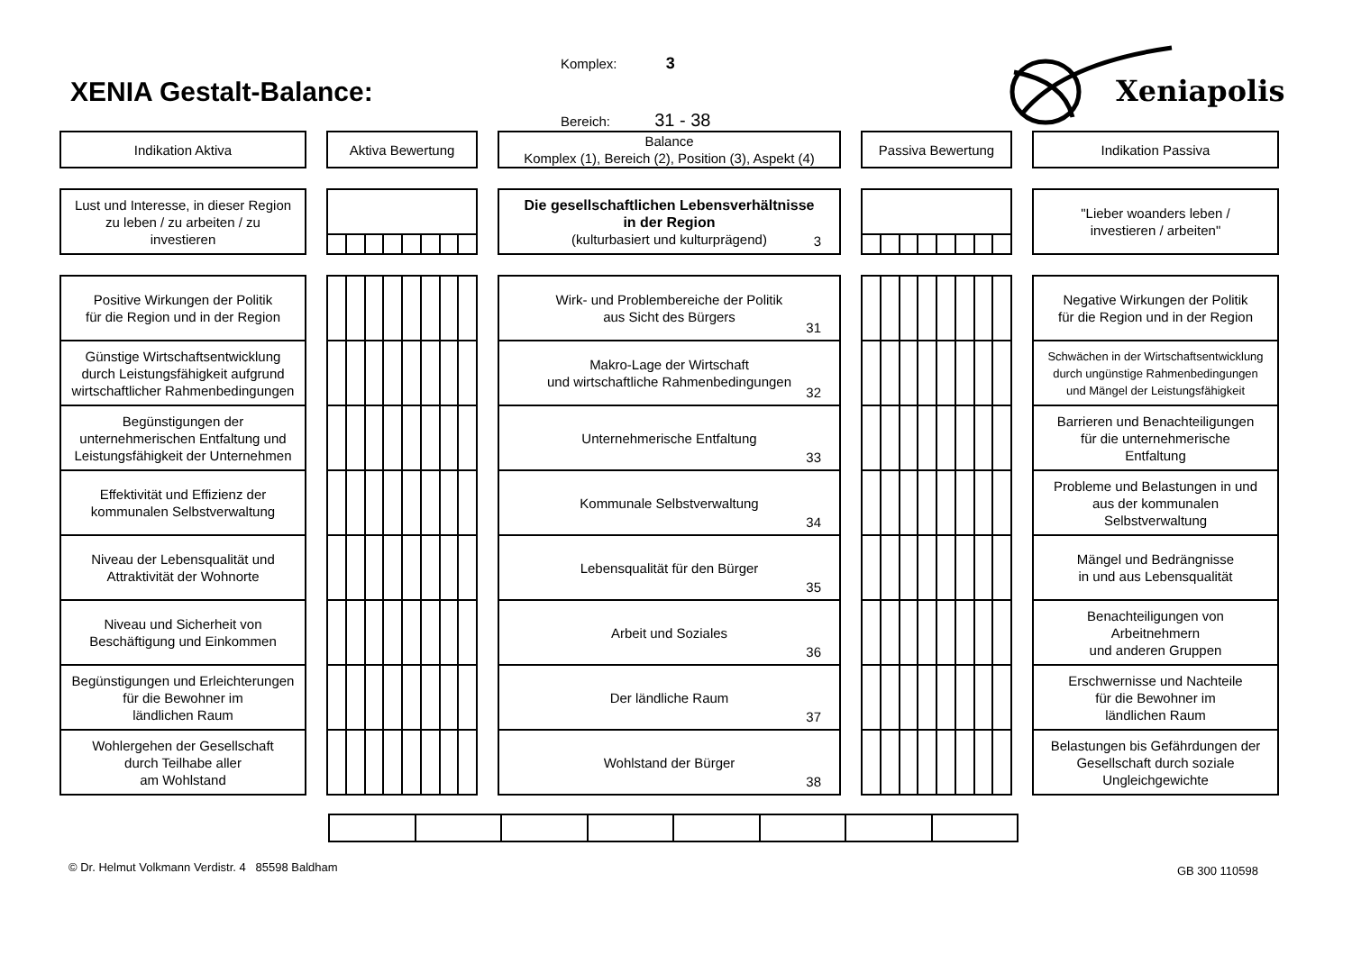Komplex: 3
XENIA Gestalt-Balance:
Bereich: 31 - 38
Xeniapolis
Indikation Aktiva Aktiva Bewertung Balance
Komplex (1), Bereich (2), Position (3), Aspekt (4)
Passiva Bewertung Indikation Passiva
Lust und Interesse, in dieser Region
zu leben / zu arbeiten / zu
investieren
Die gesellschaftlichen Lebensverhältnisse
in der Region
(kulturbasiert und kulturprägend)
3
"Lieber woanders leben /
investieren / arbeiten"
Positive Wirkungen der Politik
für die Region und in der Region
Wirk- und Problembereiche der Politik
aus Sicht des Bürgers
31
Negative Wirkungen der Politik
für die Region und in der Region
Günstige Wirtschaftsentwicklung
durch Leistungsfähigkeit aufgrund
wirtschaftlicher Rahmenbedingungen
Makro-Lage der Wirtschaft
und wirtschaftliche Rahmenbedingungen
32
Schwächen in der Wirtschaftsentwicklung
durch ungünstige Rahmenbedingungen
und Mängel der Leistungsfähigkeit
Begünstigungen der
unternehmerischen Entfaltung und
Leistungsfähigkeit der Unternehmen
Unternehmerische Entfaltung
33
Barrieren und Benachteiligungen
für die unternehmerische
Entfaltung
Effektivität und Effizienz der
kommunalen Selbstverwaltung
Kommunale Selbstverwaltung
34
Probleme und Belastungen in und
aus der kommunalen
Selbstverwaltung
Niveau der Lebensqualität und
Attraktivität der Wohnorte
Lebensqualität für den Bürger
35
Mängel und Bedrängnisse
in und aus Lebensqualität
Niveau und Sicherheit von
Beschäftigung und Einkommen
Arbeit und Soziales
36
Benachteiligungen von
Arbeitnehmern
und anderen Gruppen
Begünstigungen und Erleichterungen
für die Bewohner im
ländlichen Raum
Der ländliche Raum
37
Erschwernisse und Nachteile
für die Bewohner im
ländlichen Raum
Wohlergehen der Gesellschaft
durch Teilhabe aller
am Wohlstand
Wohlstand der Bürger
38
Belastungen bis Gefährdungen der
Gesellschaft durch soziale
Ungleichgewichte
© Dr. Helmut Volkmann Verdistr. 4 85598 Baldham GB 300 110598